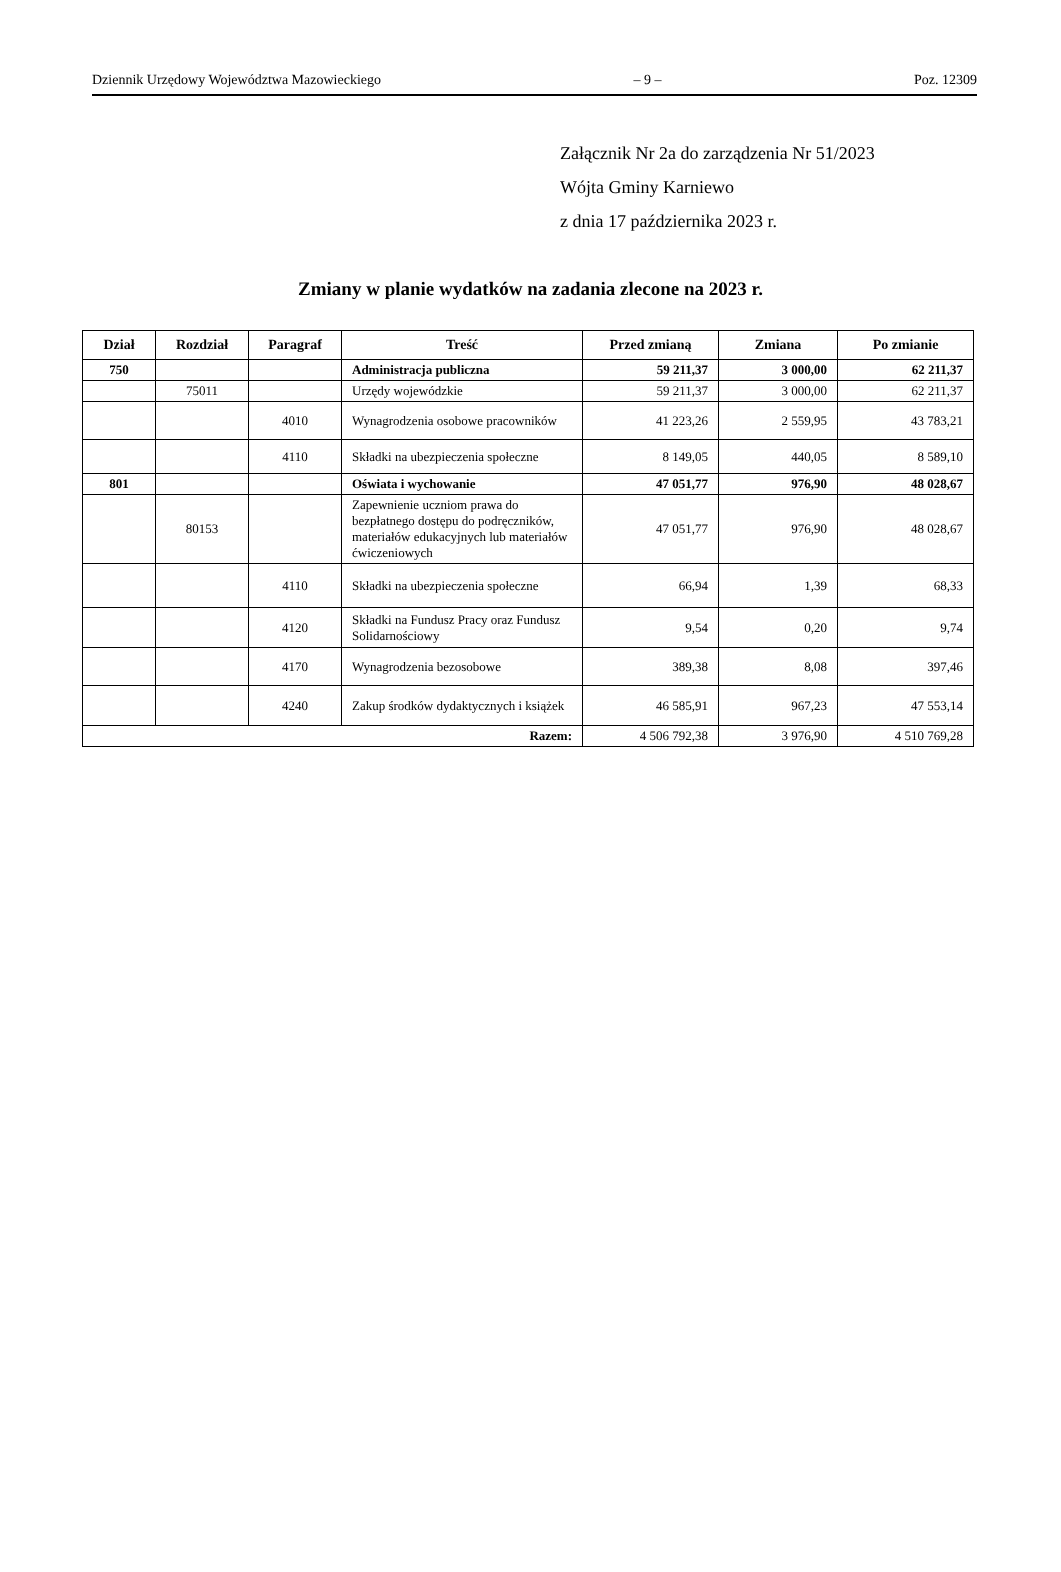Dziennik Urzędowy Województwa Mazowieckiego – 9 – Poz. 12309
Załącznik Nr 2a do zarządzenia Nr 51/2023
Wójta Gminy Karniewo
z dnia 17 października 2023 r.
Zmiany w planie wydatków na zadania zlecone na 2023 r.
| Dział | Rozdział | Paragraf | Treść | Przed zmianą | Zmiana | Po zmianie |
| --- | --- | --- | --- | --- | --- | --- |
| 750 | | | Administracja publiczna | 59 211,37 | 3 000,00 | 62 211,37 |
| | 75011 | | Urzędy wojewódzkie | 59 211,37 | 3 000,00 | 62 211,37 |
| | | 4010 | Wynagrodzenia osobowe pracowników | 41 223,26 | 2 559,95 | 43 783,21 |
| | | 4110 | Składki na ubezpieczenia społeczne | 8 149,05 | 440,05 | 8 589,10 |
| 801 | | | Oświata i wychowanie | 47 051,77 | 976,90 | 48 028,67 |
| | 80153 | | Zapewnienie uczniom prawa do bezpłatnego dostępu do podręczników, materiałów edukacyjnych lub materiałów ćwiczeniowych | 47 051,77 | 976,90 | 48 028,67 |
| | | 4110 | Składki na ubezpieczenia społeczne | 66,94 | 1,39 | 68,33 |
| | | 4120 | Składki na Fundusz Pracy oraz Fundusz Solidarnościowy | 9,54 | 0,20 | 9,74 |
| | | 4170 | Wynagrodzenia bezosobowe | 389,38 | 8,08 | 397,46 |
| | | 4240 | Zakup środków dydaktycznych i książek | 46 585,91 | 967,23 | 47 553,14 |
| Razem: | | | | 4 506 792,38 | 3 976,90 | 4 510 769,28 |